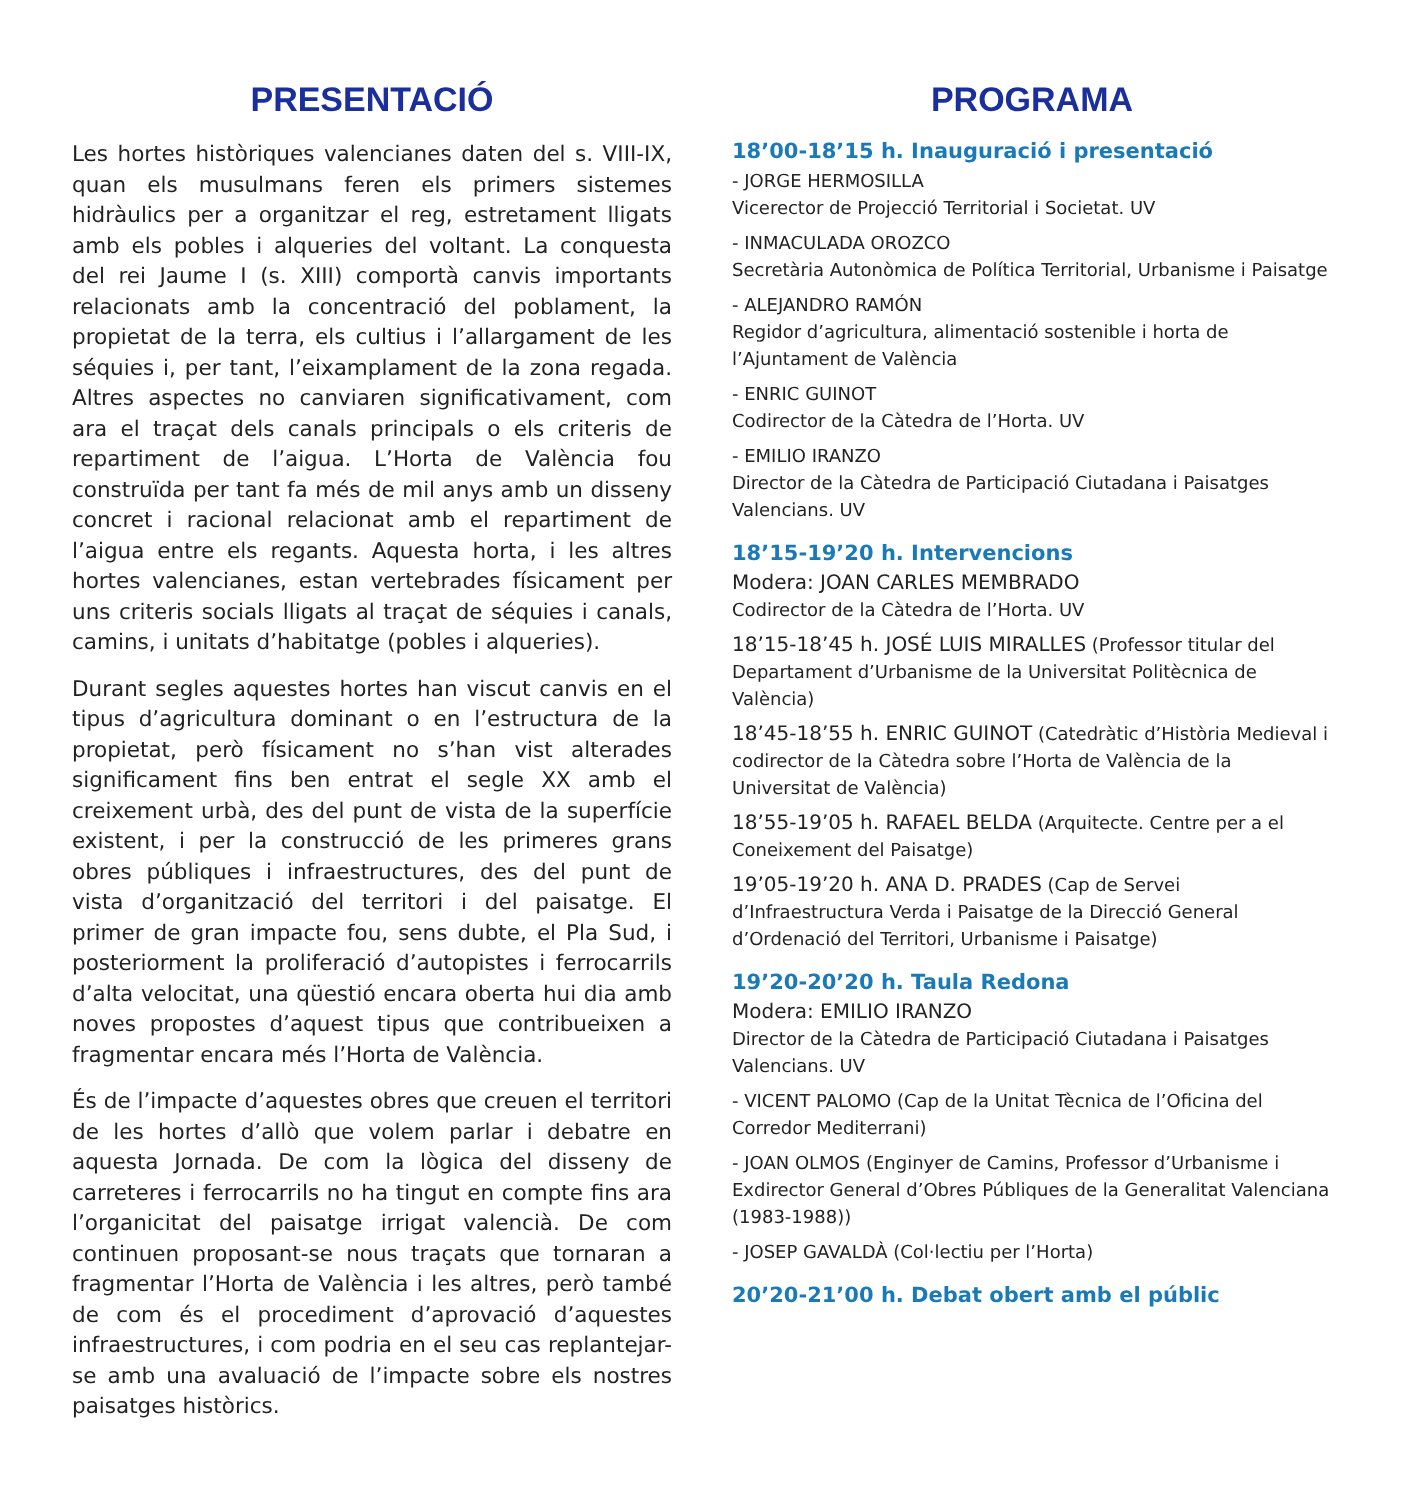PRESENTACIÓ
Les hortes històriques valencianes daten del s. VIII-IX, quan els musulmans feren els primers sistemes hidràulics per a organitzar el reg, estretament lligats amb els pobles i alqueries del voltant. La conquesta del rei Jaume I (s. XIII) comportà canvis importants relacionats amb la concentració del poblament, la propietat de la terra, els cultius i l’allargament de les séquies i, per tant, l’eixamplament de la zona regada. Altres aspectes no canviaren significativament, com ara el traçat dels canals principals o els criteris de repartiment de l’aigua. L’Horta de València fou construïda per tant fa més de mil anys amb un disseny concret i racional relacionat amb el repartiment de l’aigua entre els regants. Aquesta horta, i les altres hortes valencianes, estan vertebrades físicament per uns criteris socials lligats al traçat de séquies i canals, camins, i unitats d’habitatge (pobles i alqueries).
Durant segles aquestes hortes han viscut canvis en el tipus d’agricultura dominant o en l’estructura de la propietat, però físicament no s’han vist alterades significament fins ben entrat el segle XX amb el creixement urbà, des del punt de vista de la superfície existent, i per la construcció de les primeres grans obres públiques i infraestructures, des del punt de vista d’organització del territori i del paisatge. El primer de gran impacte fou, sens dubte, el Pla Sud, i posteriorment la proliferació d’autopistes i ferrocarrils d’alta velocitat, una qüestió encara oberta hui dia amb noves propostes d’aquest tipus que contribueixen a fragmentar encara més l’Horta de València.
És de l’impacte d’aquestes obres que creuen el territori de les hortes d’allò que volem parlar i debatre en aquesta Jornada. De com la lògica del disseny de carreteres i ferrocarrils no ha tingut en compte fins ara l’organicitat del paisatge irrigat valencià. De com continuen proposant-se nous traçats que tornaran a fragmentar l’Horta de València i les altres, però també de com és el procediment d’aprovació d’aquestes infraestructures, i com podria en el seu cas replantejar-se amb una avaluació de l’impacte sobre els nostres paisatges històrics.
PROGRAMA
18’00-18’15 h. Inauguració i presentació
- JORGE HERMOSILLA
Vicerector de Projecció Territorial i Societat. UV
- INMACULADA OROZCO
Secretària Autonòmica de Política Territorial, Urbanisme i Paisatge
- ALEJANDRO RAMÓN
Regidor d’agricultura, alimentació sostenible i horta de l’Ajuntament de València
- ENRIC GUINOT
Codirector de la Càtedra de l’Horta. UV
- EMILIO IRANZO
Director de la Càtedra de Participació Ciutadana i Paisatges Valencians. UV
18’15-19’20 h. Intervencions
Modera: JOAN CARLES MEMBRADO
Codirector de la Càtedra de l’Horta. UV
18’15-18’45 h. JOSÉ LUIS MIRALLES (Professor titular del Departament d’Urbanisme de la Universitat Politècnica de València)
18’45-18’55 h. ENRIC GUINOT (Catedràtic d’Història Medieval i codirector de la Càtedra sobre l’Horta de València de la Universitat de València)
18’55-19’05 h. RAFAEL BELDA (Arquitecte. Centre per a el Coneixement del Paisatge)
19’05-19’20 h. ANA D. PRADES (Cap de Servei d’Infraestructura Verda i Paisatge de la Direcció General d’Ordenació del Territori, Urbanisme i Paisatge)
19’20-20’20 h. Taula Redona
Modera: EMILIO IRANZO
Director de la Càtedra de Participació Ciutadana i Paisatges Valencians. UV
- VICENT PALOMO (Cap de la Unitat Tècnica de l’Oficina del Corredor Mediterrani)
- JOAN OLMOS (Enginyer de Camins, Professor d’Urbanisme i Exdirector General d’Obres Públiques de la Generalitat Valenciana (1983-1988))
- JOSEP GAVALDÀ (Col·lectiu per l’Horta)
20’20-21’00 h. Debat obert amb el públic